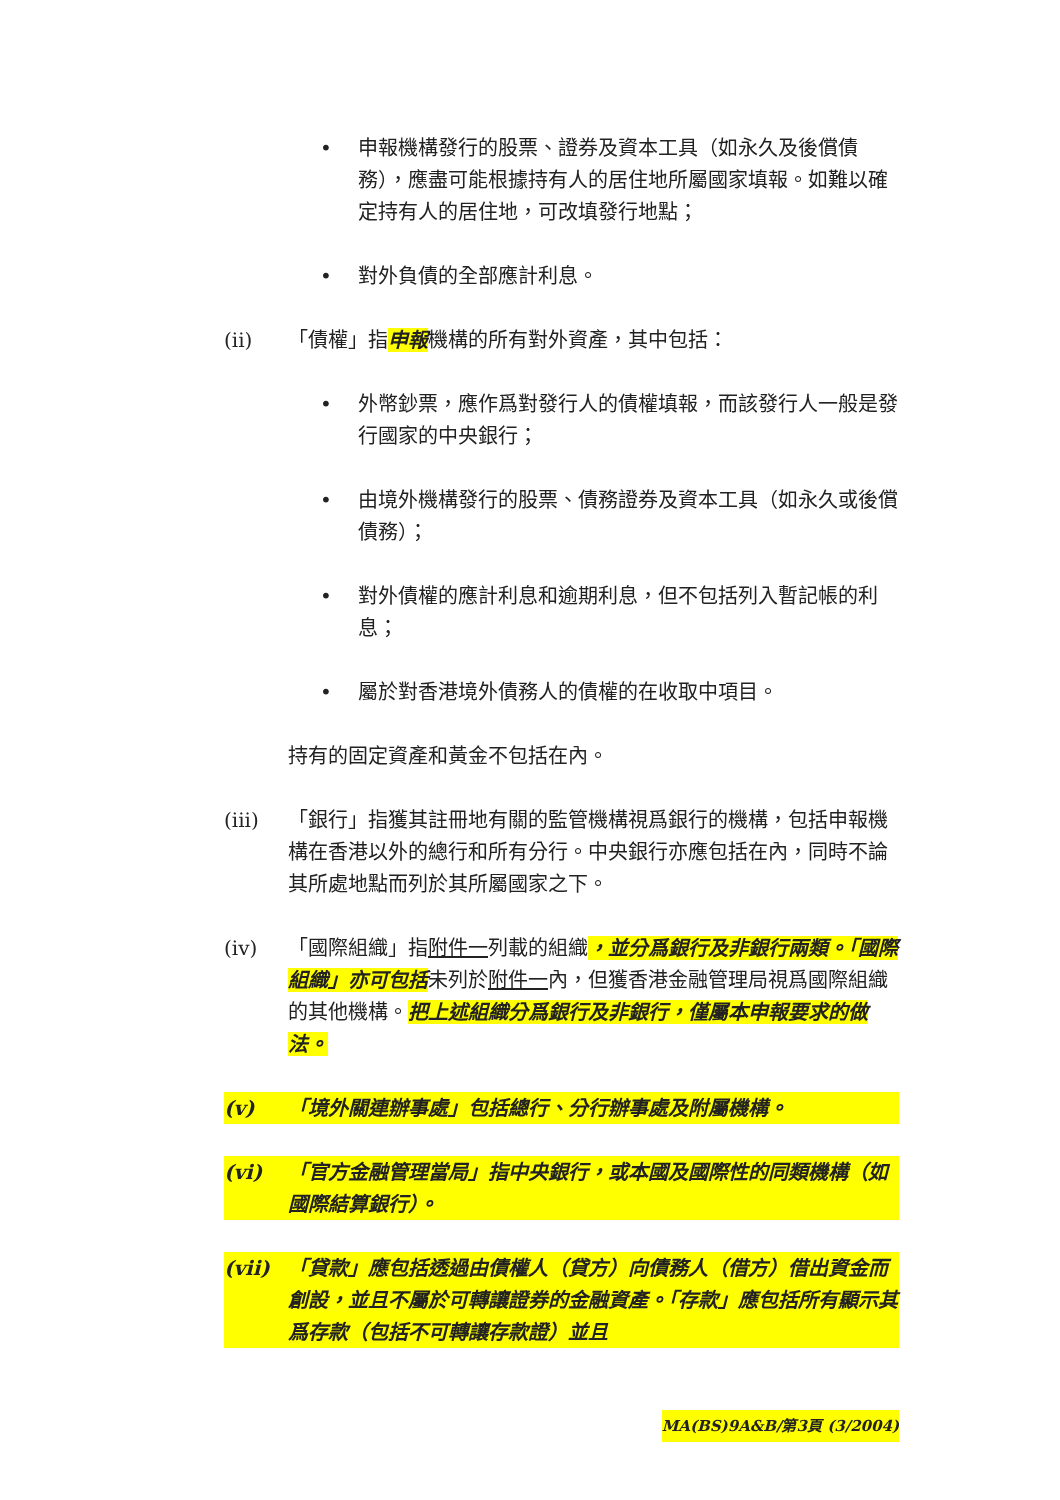• 申報機構發行的股票、證券及資本工具（如永久及後償債務），應盡可能根據持有人的居住地所屬國家填報。如難以確定持有人的居住地，可改填發行地點；
• 對外負債的全部應計利息。
(ii) 「債權」指申報機構的所有對外資產，其中包括：
• 外幣鈔票，應作爲對發行人的債權填報，而該發行人一般是發行國家的中央銀行；
• 由境外機構發行的股票、債務證券及資本工具（如永久或後償債務）；
• 對外債權的應計利息和逾期利息，但不包括列入暫記帳的利息；
• 屬於對香港境外債務人的債權的在收取中項目。
持有的固定資產和黃金不包括在內。
(iii) 「銀行」指獲其註冊地有關的監管機構視爲銀行的機構，包括申報機構在香港以外的總行和所有分行。中央銀行亦應包括在內，同時不論其所處地點而列於其所屬國家之下。
(iv) 「國際組織」指附件一列載的組織，並分爲銀行及非銀行兩類。「國際組織」亦可包括未列於附件一內，但獲香港金融管理局視爲國際組織的其他機構。把上述組織分爲銀行及非銀行，僅屬本申報要求的做法。
(v) 「境外關連辦事處」包括總行、分行辦事處及附屬機構。
(vi) 「官方金融管理當局」指中央銀行，或本國及國際性的同類機構（如國際結算銀行）。
(vii) 「貸款」應包括透過由債權人（貸方）向債務人（借方）借出資金而創設，並且不屬於可轉讓證券的金融資產。「存款」應包括所有顯示其爲存款（包括不可轉讓存款證）並且
MA(BS)9A&B/第3頁 (3/2004)